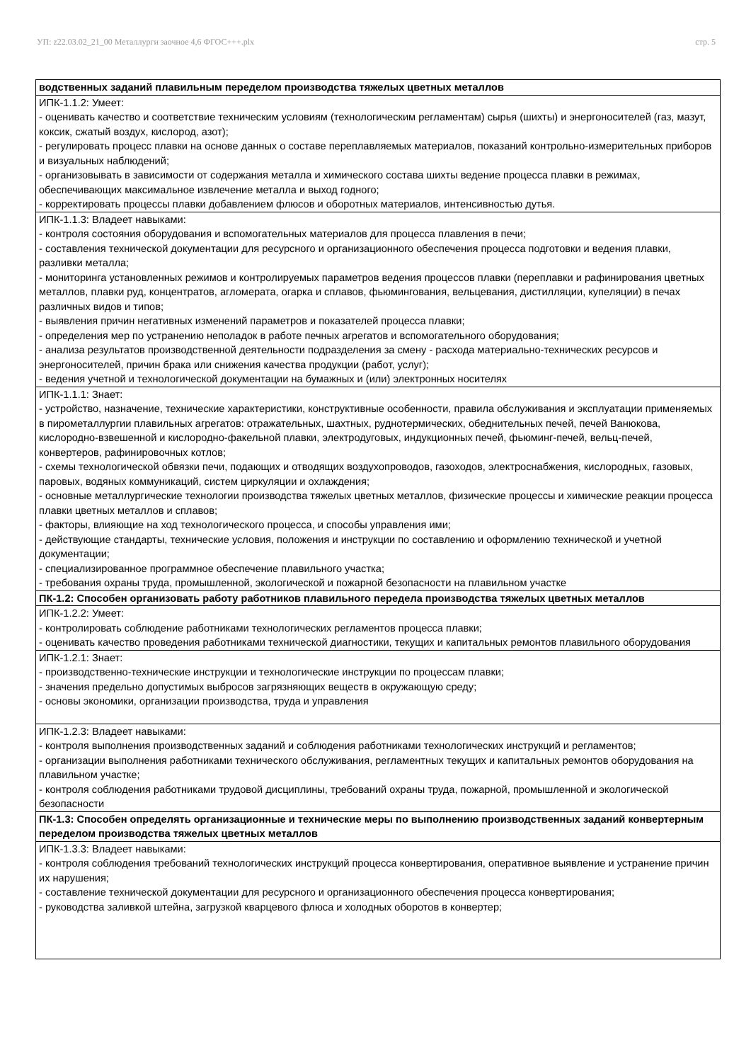УП: z22.03.02_21_00 Металлурги заочное 4,6 ФГОС+++.plx стр. 5
| водственных заданий плавильным переделом производства тяжелых цветных металлов |
| ИПК-1.1.2: Умеет: - оценивать качество и соответствие техническим условиям (технологическим регламентам) сырья (шихты) и энергоносителей (газ, мазут, коксик, сжатый воздух, кислород, азот); - регулировать процесс плавки на основе данных о составе переплавляемых материалов, показаний контрольно-измерительных приборов и визуальных наблюдений; - организовывать в зависимости от содержания металла и химического состава шихты ведение процесса плавки в режимах, обеспечивающих максимальное извлечение металла и выход годного; - корректировать процессы плавки добавлением флюсов и оборотных материалов, интенсивностью дутья. |
| ИПК-1.1.3: Владеет навыками: - контроля состояния оборудования и вспомогательных материалов для процесса плавления в печи; - составления технической документации для ресурсного и организационного обеспечения процесса подготовки и ведения плавки, разливки металла; - мониторинга установленных режимов и контролируемых параметров ведения процессов плавки (переплавки и рафинирования цветных металлов, плавки руд, концентратов, агломерата, огарка и сплавов, фьюмингования, вельцевания, дистилляции, купеляции) в печах различных видов и типов; - выявления причин негативных изменений параметров и показателей процесса плавки; - определения мер по устранению неполадок в работе печных агрегатов и вспомогательного оборудования; - анализа результатов производственной деятельности подразделения за смену - расхода материально-технических ресурсов и энергоносителей, причин брака или снижения качества продукции (работ, услуг); - ведения учетной и технологической документации на бумажных и (или) электронных носителях |
| ИПК-1.1.1: Знает: - устройство, назначение, технические характеристики, конструктивные особенности, правила обслуживания и эксплуатации применяемых в пирометаллургии плавильных агрегатов: отражательных, шахтных, руднотермических, обеднительных печей, печей Ванюкова, кислородно-взвешенной и кислородно-факельной плавки, электродуговых, индукционных печей, фьюминг-печей, вельц-печей, конвертеров, рафинировочных котлов; - схемы технологической обвязки печи, подающих и отводящих воздухопроводов, газоходов, электроснабжения, кислородных, газовых, паровых, водяных коммуникаций, систем циркуляции и охлаждения; - основные металлургические технологии производства тяжелых цветных металлов, физические процессы и химические реакции процесса плавки цветных металлов и сплавов; - факторы, влияющие на ход технологического процесса, и способы управления ими; - действующие стандарты, технические условия, положения и инструкции по составлению и оформлению технической и учетной документации; - специализированное программное обеспечение плавильного участка; - требования охраны труда, промышленной, экологической и пожарной безопасности на плавильном участке |
| ПК-1.2: Способен организовать работу работников плавильного передела производства тяжелых цветных металлов |
| ИПК-1.2.2: Умеет: - контролировать соблюдение работниками технологических регламентов процесса плавки; - оценивать качество проведения работниками технической диагностики, текущих и капитальных ремонтов плавильного оборудования |
| ИПК-1.2.1: Знает: - производственно-технические инструкции и технологические инструкции по процессам плавки; - значения предельно допустимых выбросов загрязняющих веществ в окружающую среду; - основы экономики, организации производства, труда и управления |
| ИПК-1.2.3: Владеет навыками: - контроля выполнения производственных заданий и соблюдения работниками технологических инструкций и регламентов; - организации выполнения работниками технического обслуживания, регламентных текущих и капитальных ремонтов оборудования на плавильном участке; - контроля соблюдения работниками трудовой дисциплины, требований охраны труда, пожарной, промышленной и экологической безопасности |
| ПК-1.3: Способен определять организационные и технические меры по выполнению производственных заданий конвертерным переделом производства тяжелых цветных металлов |
| ИПК-1.3.3: Владеет навыками: - контроля соблюдения требований технологических инструкций процесса конвертирования, оперативное выявление и устранение причин их нарушения; - составление технической документации для ресурсного и организационного обеспечения процесса конвертирования; - руководства заливкой штейна, загрузкой кварцевого флюса и холодных оборотов в конвертер; |